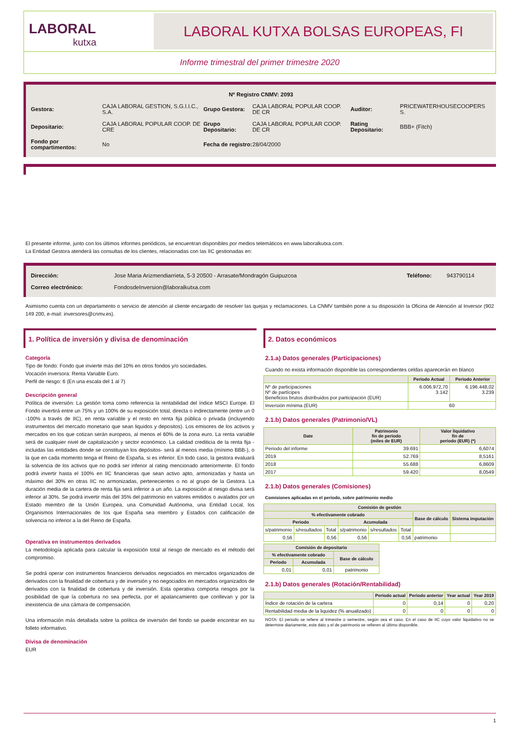LABORAL
kutxa
LABORAL KUTXA BOLSAS EUROPEAS, FI
Informe trimestral del primer trimestre 2020
| Nº Registro CNMV: 2093 | | | | | |
| Gestora: | CAJA LABORAL GESTION, S.G.I.I.C., S.A. | Grupo Gestora: | CAJA LABORAL POPULAR COOP. DE CR | Auditor: | PRICEWATERHOUSECOOPERS S. |
| Depositario: | CAJA LABORAL POPULAR COOP. DE CRE | Grupo Depositario: | CAJA LABORAL POPULAR COOP. DE CR | Rating Depositario: | BBB+ (Fitch) |
| Fondo por compartimentos: | No | Fecha de registro: | 28/04/2000 | | |
El presente informe, junto con los últimos informes periódicos, se encuentran disponibles por medios telemáticos en www.laboralkutxa.com.
La Entidad Gestora atenderá las consultas de los clientes, relacionadas con las IIC gestionadas en:
| Dirección: | Jose Maria Arizmendiarrieta, 5-3 20500 - Arrasate/Mondragón Guipuzcoa | Teléfono: | 943790114 |
| Correo electrónico: | FondosdeInversion@laboralkutxa.com | | |
Asimismo cuenta con un departamento o servicio de atención al cliente encargado de resolver las quejas y reclamaciones. La CNMV también pone a su disposición la Oficina de Atención al Inversor (902 149 200, e-mail: inversores@cnmv.es).
1. Política de inversión y divisa de denominación
Categoría
Tipo de fondo: Fondo que invierte más del 10% en otros fondos y/o sociedades.
Vocación inversora: Renta Variable Euro.
Perfil de riesgo: 6 (En una escala del 1 al 7)
Descripción general
Política de inversión: La gestión toma como referencia la rentabilidad del índice MSCI Europe. El Fondo invertirá entre un 75% y un 100% de su exposición total, directa o indirectamente (entre un 0 -100% a través de IIC), en renta variable y el resto en renta fija pública o privada (incluyendo instrumentos del mercado monetario que sean liquidos y depositos). Los emisores de los activos y mercados en los que cotizan serán europeos, al menos el 60% de la zona euro. La renta variable será de cualquier nivel de capitalización y sector económico. La calidad crediticia de la renta fija - incluidas las entidades donde se constituyan los depósitos- será al menos media (mínimo BBB-), o la que en cada momento tenga el Reino de España, si es inferior. En todo caso, la gestora evaluará la solvencia de los activos que no podrá ser inferior al rating mencionado anteriormente. El fondo podrá invertir hasta el 100% en IIC financieras que sean activo apto, armonizadas y hasta un máximo del 30% en otras IIC no armonizadas, pertenecientes o no al grupo de la Gestora. La duración media de la cartera de renta fija será inferior a un año. La exposición al riesgo divisa será inferior al 30%. Se podrá invertir más del 35% del patrimonio en valores emitidos o avalados por un Estado miembro de la Unión Europea, una Comunidad Autónoma, una Entidad Local, los Organismos Internacionales de los que España sea miembro y Estados con calificación de solvencia no inferior a la del Reino de España.
Operativa en instrumentos derivados
La metodología aplicada para calcular la exposición total al riesgo de mercado es el método del compromiso.
Se podrá operar con instrumentos financieros derivados negociados en mercados organizados de derivados con la finalidad de cobertura y de inversión y no negociados en mercados organizados de derivados con la finalidad de cobertura y de inversión. Esta operativa comporta riesgos por la posibilidad de que la cobertura no sea perfecta, por el apalancamiento que conllevan y por la inexistencia de una cámara de compensación.
Una información más detallada sobre la política de inversión del fondo se puede encontrar en su folleto informativo.
Divisa de denominación
EUR
2. Datos económicos
2.1.a) Datos generales (Participaciones)
Cuando no exista información disponible las correspondientes celdas aparecerán en blanco
| | Periodo Actual | Periodo Anterior |
| --- | --- | --- |
| Nº de participaciones Nº de partícipes Beneficios brutos distribuidos por participación (EUR) | 6.006.972,70 3.142 | 6.196.448,02 3.239 |
| Inversión mínima (EUR) | 60 | |
2.1.b) Datos generales (Patrimonio/VL)
| Date | Patrimonio fin de periodo (miles de EUR) | Valor liquidativo fin de periodo (EUR) (*) |
| --- | --- | --- |
| Periodo del informe | 39.691 | 6,6074 |
| 2019 | 52.769 | 8,5161 |
| 2018 | 55.688 | 6,8609 |
| 2017 | 59.420 | 8,0549 |
2.1.b) Datos generales (Comisiones)
Comisiones aplicadas en el periodo, sobre patrimonio medio
| Comisión de gestión | | | | | | | |
| --- | --- | --- | --- | --- | --- | --- | --- |
| % efectivamente cobrado | | | | | | Base de cálculo | Sistema imputación |
| Periodo | | | Acumulada | | | | |
| s/patrimonio | s/resultados | Total | s/patrimonio | s/resultados | Total | | |
| 0,56 | | 0,56 | 0,56 | | 0,56 | patrimonio | |
| Comisión de depositario | | |
| --- | --- | --- |
| % efectivamente cobrado | | Base de cálculo |
| Periodo | Acumulada | |
| 0,01 | 0,01 | patrimonio |
2.1.b) Datos generales (Rotación/Rentabilidad)
| | Periodo actual | Periodo anterior | Year actual | Year 2019 |
| --- | --- | --- | --- | --- |
| Índice de rotación de la cartera | 0 | 0,14 | 0 | 0,20 |
| Rentabilidad media de la liquidez (% anualizado) | 0 | 0 | 0 | 0 |
NOTA: El periodo se refiere al trimestre o semestre, según sea el caso. En el caso de IIC cuyo valor liquidativo no se determine diariamente, este dato y el de patrimonio se refieren al último disponible.
1